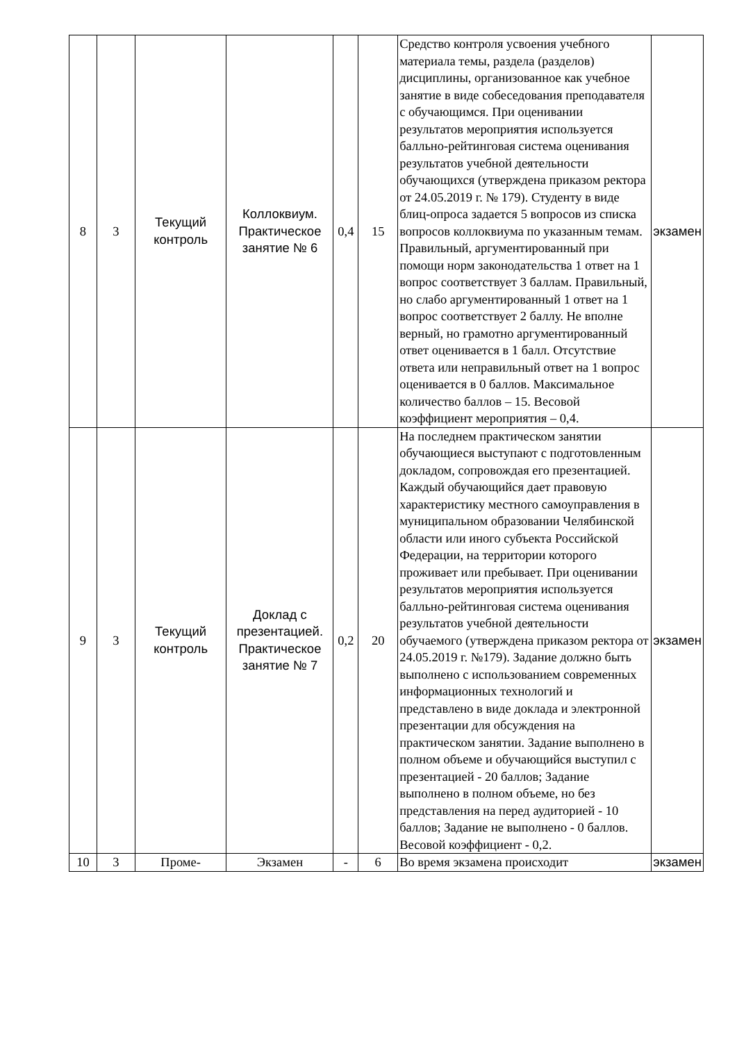| 8 | 3 | Текущий контроль | Коллоквиум. Практическое занятие № 6 | 0,4 | 15 | Средство контроля усвоения учебного материала темы, раздела (разделов) дисциплины, организованное как учебное занятие в виде собеседования преподавателя с обучающимся. При оценивании результатов мероприятия используется балльно-рейтинговая система оценивания результатов учебной деятельности обучающихся (утверждена приказом ректора от 24.05.2019 г. № 179). Студенту в виде блиц-опроса задается 5 вопросов из списка вопросов коллоквиума по указанным темам. Правильный, аргументированный при помощи норм законодательства 1 ответ на 1 вопрос соответствует 3 баллам. Правильный, но слабо аргументированный 1 ответ на 1 вопрос соответствует 2 баллу. Не вполне верный, но грамотно аргументированный ответ оценивается в 1 балл. Отсутствие ответа или неправильный ответ на 1 вопрос оценивается в 0 баллов. Максимальное количество баллов – 15. Весовой коэффициент мероприятия – 0,4. | экзамен |
| 9 | 3 | Текущий контроль | Доклад с презентацией. Практическое занятие № 7 | 0,2 | 20 | На последнем практическом занятии обучающиеся выступают с подготовленным докладом, сопровождая его презентацией. Каждый обучающийся дает правовую характеристику местного самоуправления в муниципальном образовании Челябинской области или иного субъекта Российской Федерации, на территории которого проживает или пребывает. При оценивании результатов мероприятия используется балльно-рейтинговая система оценивания результатов учебной деятельности обучаемого (утверждена приказом ректора от 24.05.2019 г. №179). Задание должно быть выполнено с использованием современных информационных технологий и представлено в виде доклада и электронной презентации для обсуждения на практическом занятии. Задание выполнено в полном объеме и обучающийся выступил с презентацией - 20 баллов; Задание выполнено в полном объеме, но без представления на перед аудиторией - 10 баллов; Задание не выполнено - 0 баллов. Весовой коэффициент - 0,2. | экзамен |
| 10 | 3 | Проме- | Экзамен | - | 6 | Во время экзамена происходит | экзамен |